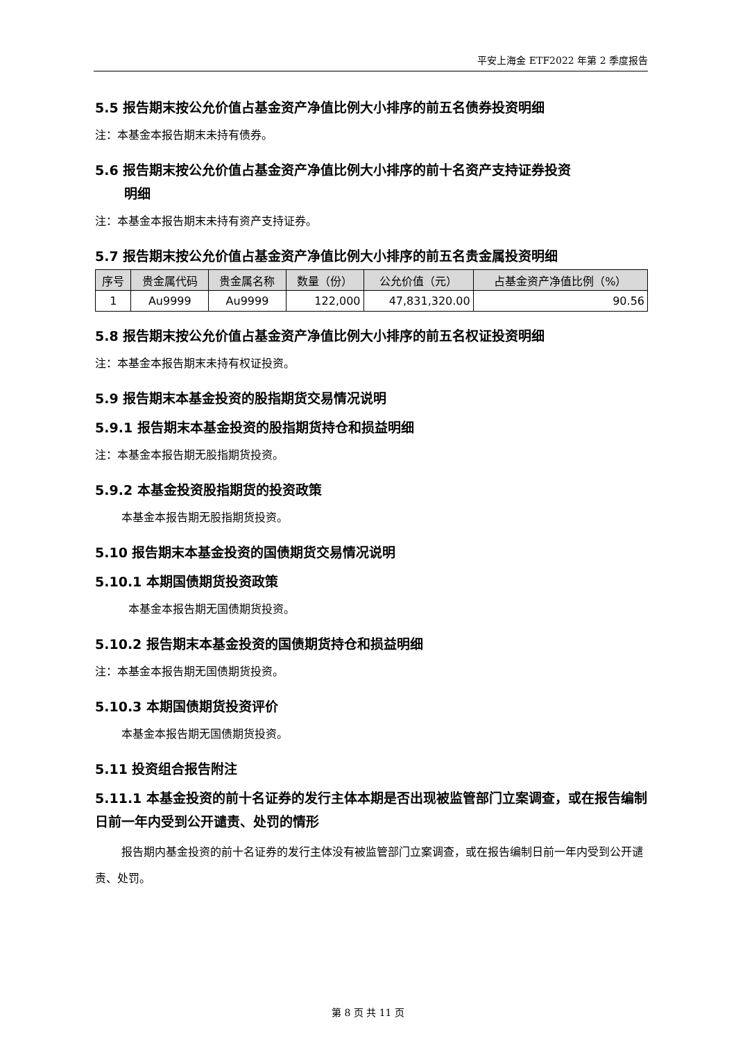平安上海金 ETF2022 年第 2 季度报告
5.5 报告期末按公允价值占基金资产净值比例大小排序的前五名债券投资明细
注：本基金本报告期末未持有债券。
5.6 报告期末按公允价值占基金资产净值比例大小排序的前十名资产支持证券投资
明细
注：本基金本报告期末未持有资产支持证券。
5.7 报告期末按公允价值占基金资产净值比例大小排序的前五名贵金属投资明细
| 序号 | 贵金属代码 | 贵金属名称 | 数量（份） | 公允价值（元） | 占基金资产净值比例（%） |
| --- | --- | --- | --- | --- | --- |
| 1 | Au9999 | Au9999 | 122,000 | 47,831,320.00 | 90.56 |
5.8 报告期末按公允价值占基金资产净值比例大小排序的前五名权证投资明细
注：本基金本报告期末未持有权证投资。
5.9 报告期末本基金投资的股指期货交易情况说明
5.9.1 报告期末本基金投资的股指期货持仓和损益明细
注：本基金本报告期无股指期货投资。
5.9.2 本基金投资股指期货的投资政策
本基金本报告期无股指期货投资。
5.10 报告期末本基金投资的国债期货交易情况说明
5.10.1 本期国债期货投资政策
本基金本报告期无国债期货投资。
5.10.2 报告期末本基金投资的国债期货持仓和损益明细
注：本基金本报告期无国债期货投资。
5.10.3 本期国债期货投资评价
本基金本报告期无国债期货投资。
5.11 投资组合报告附注
5.11.1 本基金投资的前十名证券的发行主体本期是否出现被监管部门立案调查，或在报告编制日前一年内受到公开谴责、处罚的情形
报告期内基金投资的前十名证券的发行主体没有被监管部门立案调查，或在报告编制日前一年内受到公开谴责、处罚。
第 8 页 共 11 页